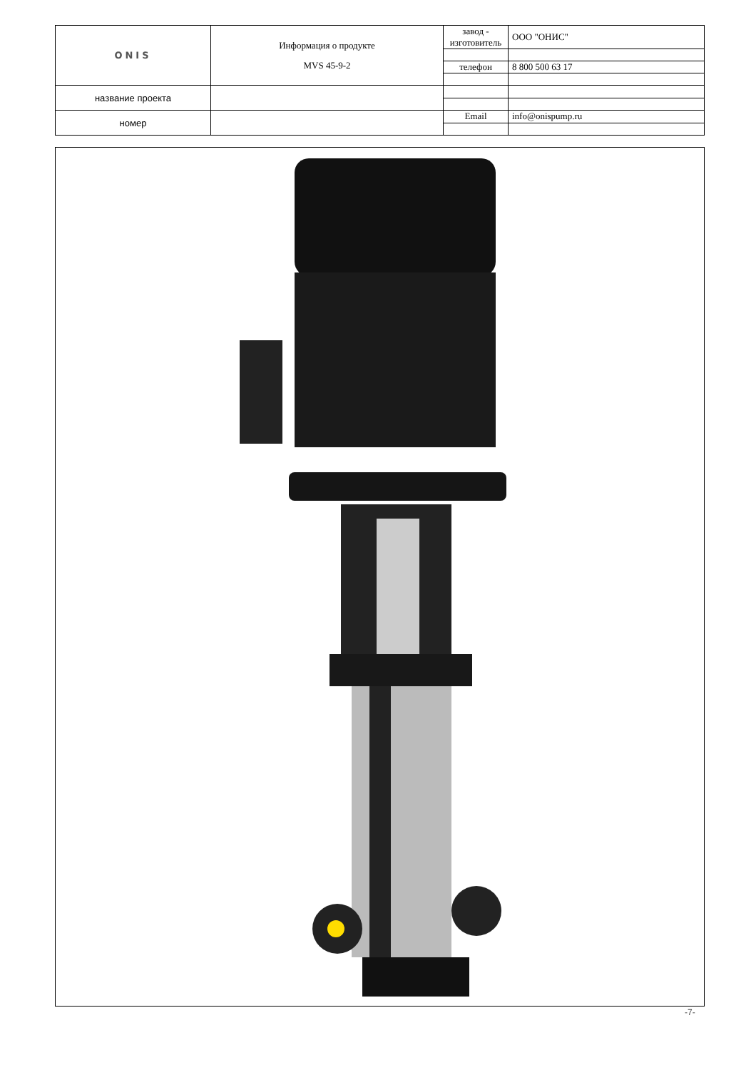| ONIS | Информация о продукте MVS 45-9-2 | завод - изготовитель | ООО "ОНИС" |
| | | телефон | 8 800 500 63 17 |
| название проекта | | | |
| номер | | Email | info@onispump.ru |
-7-